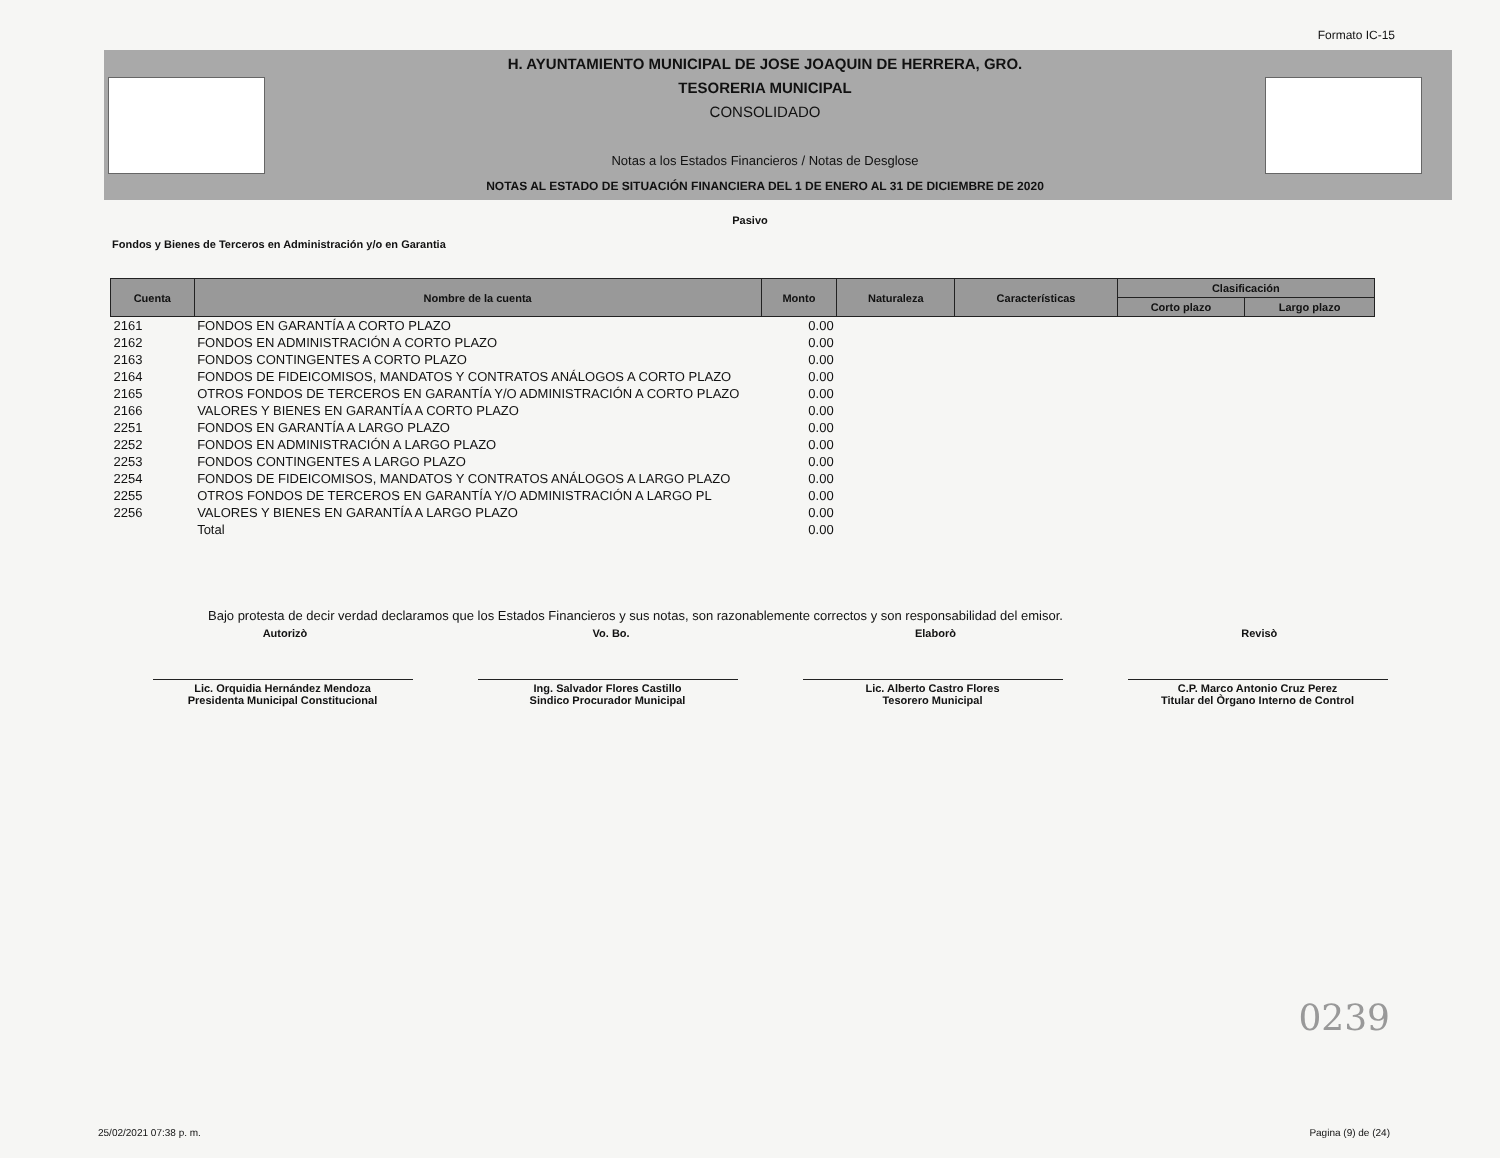Formato IC-15
H. AYUNTAMIENTO MUNICIPAL DE JOSE JOAQUIN DE HERRERA, GRO.
TESORERIA MUNICIPAL
CONSOLIDADO
Notas a los Estados Financieros / Notas de Desglose
NOTAS AL ESTADO DE SITUACIÓN FINANCIERA DEL 1 DE ENERO AL 31 DE DICIEMBRE DE 2020
Pasivo
Fondos y Bienes de Terceros en Administración y/o en Garantia
| Cuenta | Nombre de la cuenta | Monto | Naturaleza | Características | Clasificación | |
| --- | --- | --- | --- | --- | --- | --- |
| | | | | | Corto plazo | Largo plazo |
| 2161 | FONDOS EN GARANTÍA A CORTO PLAZO | 0.00 | | | | |
| 2162 | FONDOS EN ADMINISTRACIÓN A CORTO PLAZO | 0.00 | | | | |
| 2163 | FONDOS CONTINGENTES A CORTO PLAZO | 0.00 | | | | |
| 2164 | FONDOS DE FIDEICOMISOS, MANDATOS Y CONTRATOS ANÁLOGOS A CORTO PLAZO | 0.00 | | | | |
| 2165 | OTROS FONDOS DE TERCEROS EN GARANTÍA Y/O ADMINISTRACIÓN A CORTO PLAZO | 0.00 | | | | |
| 2166 | VALORES Y BIENES EN GARANTÍA A CORTO PLAZO | 0.00 | | | | |
| 2251 | FONDOS EN GARANTÍA A LARGO PLAZO | 0.00 | | | | |
| 2252 | FONDOS EN ADMINISTRACIÓN A LARGO PLAZO | 0.00 | | | | |
| 2253 | FONDOS CONTINGENTES A LARGO PLAZO | 0.00 | | | | |
| 2254 | FONDOS DE FIDEICOMISOS, MANDATOS Y CONTRATOS ANÁLOGOS A LARGO PLAZO | 0.00 | | | | |
| 2255 | OTROS FONDOS DE TERCEROS EN GARANTÍA Y/O ADMINISTRACIÓN A LARGO PL | 0.00 | | | | |
| 2256 | VALORES Y BIENES EN GARANTÍA A LARGO PLAZO | 0.00 | | | | |
| | Total | 0.00 | | | | |
Bajo protesta de decir verdad declaramos que los Estados Financieros y sus notas, son razonablemente correctos y son responsabilidad del emisor.
Autorizò Vo. Bo. Elaborò Revisò
Lic. Orquidia Hernández Mendoza
Presidenta Municipal Constitucional
Ing. Salvador Flores Castillo
Sindico Procurador Municipal
Lic. Alberto Castro Flores
Tesorero Municipal
C.P. Marco Antonio Cruz Perez
Titular del Òrgano Interno de Control
0239
25/02/2021 07:38 p. m. Pagina (9) de (24)